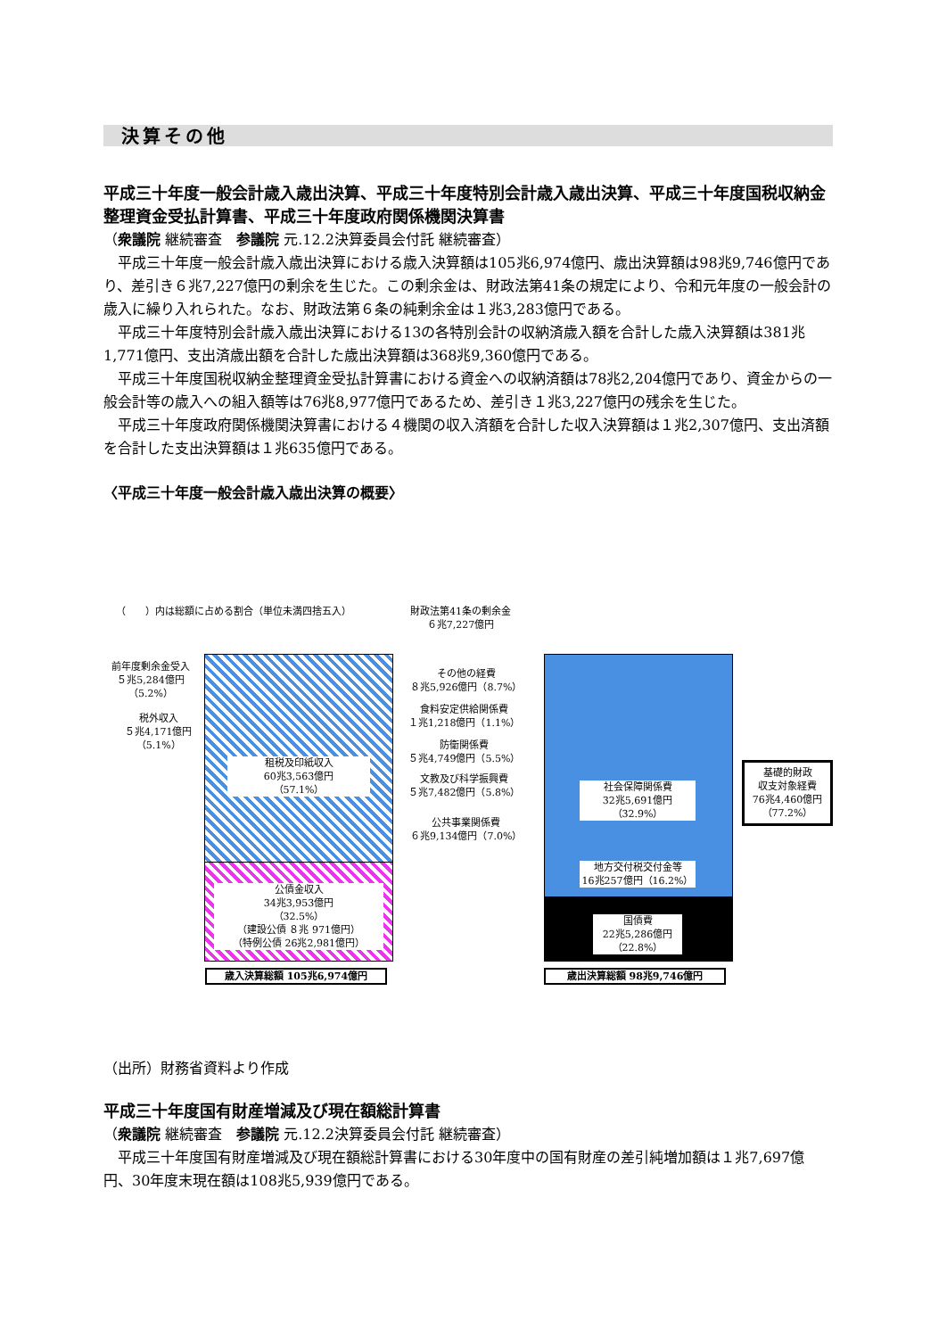決算その他
平成三十年度一般会計歳入歳出決算、平成三十年度特別会計歳入歳出決算、平成三十年度国税収納金整理資金受払計算書、平成三十年度政府関係機関決算書
（衆議院 継続審査　参議院 元.12.2決算委員会付託 継続審査）
平成三十年度一般会計歳入歳出決算における歳入決算額は105兆6,974億円、歳出決算額は98兆9,746億円であり、差引き６兆7,227億円の剰余を生じた。この剰余金は、財政法第41条の規定により、令和元年度の一般会計の歳入に繰り入れられた。なお、財政法第６条の純剰余金は１兆3,283億円である。
平成三十年度特別会計歳入歳出決算における13の各特別会計の収納済歳入額を合計した歳入決算額は381兆1,771億円、支出済歳出額を合計した歳出決算額は368兆9,360億円である。
平成三十年度国税収納金整理資金受払計算書における資金への収納済額は78兆2,204億円であり、資金からの一般会計等の歳入への組入額等は76兆8,977億円であるため、差引き１兆3,227億円の残余を生じた。
平成三十年度政府関係機関決算書における４機関の収入済額を合計した収入決算額は１兆2,307億円、支出済額を合計した支出決算額は１兆635億円である。
〈平成三十年度一般会計歳入歳出決算の概要〉
（　　）内は総額に占める割合（単位未満四捨五入）
財政法第41条の剰余金
６兆7,227億円
前年度剰余金受入
５兆5,284億円
（5.2%）
税外収入
５兆4,171億円
（5.1%）
租税及印紙収入
60兆3,563億円
（57.1%）
公債金収入
34兆3,953億円
（32.5%）
（建設公債 ８兆 971億円）
（特例公債 26兆2,981億円）
歳入決算総額 105兆6,974億円
その他の経費
８兆5,926億円（8.7%）
食料安定供給関係費
１兆1,218億円（1.1%）
防衛関係費
５兆4,749億円（5.5%）
文教及び科学振興費
５兆7,482億円（5.8%）
公共事業関係費
６兆9,134億円（7.0%）
社会保障関係費
32兆5,691億円
（32.9%）
地方交付税交付金等
16兆257億円（16.2%）
国債費
22兆5,286億円
（22.8%）
基礎的財政
収支対象経費
76兆4,460億円
（77.2%）
歳出決算総額 98兆9,746億円
（出所）財務省資料より作成
平成三十年度国有財産増減及び現在額総計算書
（衆議院 継続審査　参議院 元.12.2決算委員会付託 継続審査）
平成三十年度国有財産増減及び現在額総計算書における30年度中の国有財産の差引純増加額は１兆7,697億円、30年度末現在額は108兆5,939億円である。